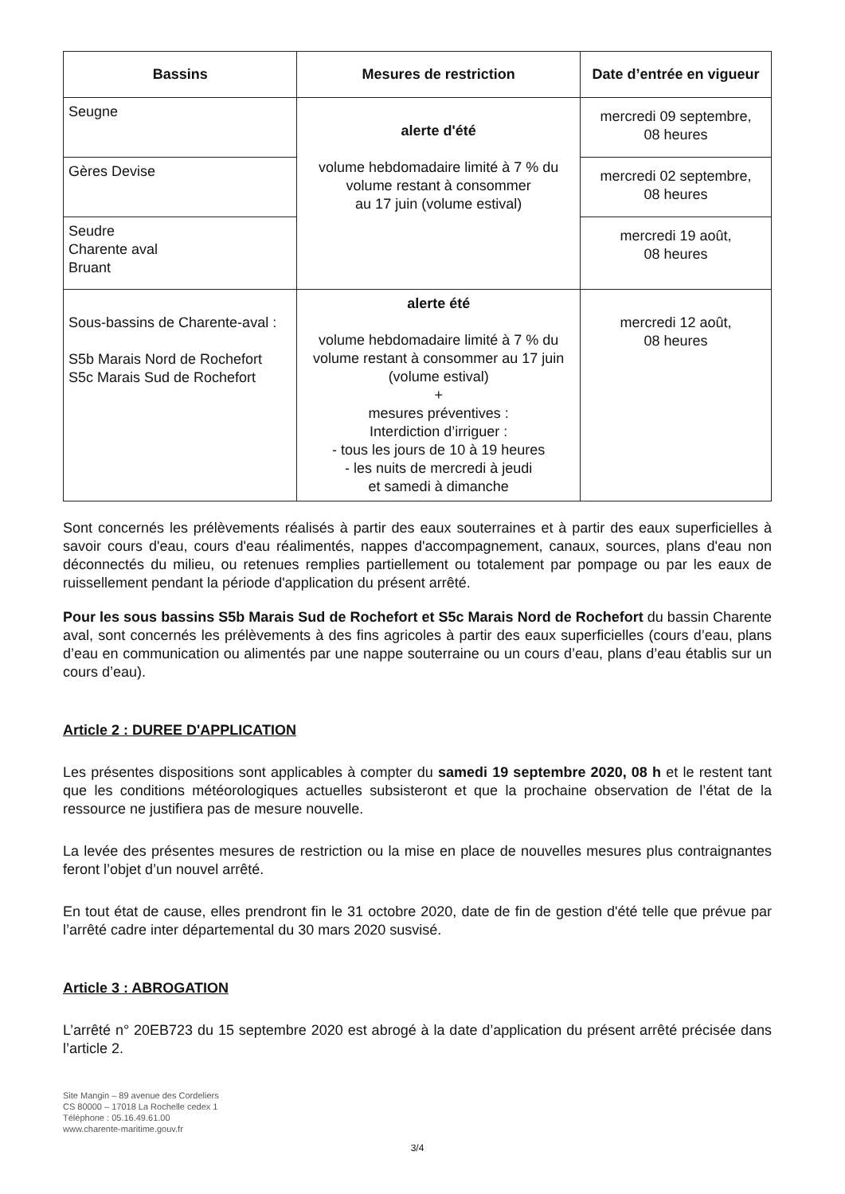| Bassins | Mesures de restriction | Date d’entrée en vigueur |
| --- | --- | --- |
| Seugne | alerte d'été volume hebdomadaire limité à 7 % du volume restant à consommer au 17 juin (volume estival) | mercredi 09 septembre, 08 heures |
| Gères Devise | | mercredi 02 septembre, 08 heures |
| Seudre Charente aval Bruant | | mercredi 19 août, 08 heures |
| Sous-bassins de Charente-aval : S5b Marais Nord de Rochefort S5c Marais Sud de Rochefort | alerte été volume hebdomadaire limité à 7 % du volume restant à consommer au 17 juin (volume estival) + mesures préventives : Interdiction d’irriguer : - tous les jours de 10 à 19 heures - les nuits de mercredi à jeudi et samedi à dimanche | mercredi 12 août, 08 heures |
Sont concernés les prélèvements réalisés à partir des eaux souterraines et à partir des eaux superficielles à savoir cours d'eau, cours d'eau réalimentés, nappes d'accompagnement, canaux, sources, plans d'eau non déconnectés du milieu, ou retenues remplies partiellement ou totalement par pompage ou par les eaux de ruissellement pendant la période d'application du présent arrêté.
Pour les sous bassins S5b Marais Sud de Rochefort et S5c Marais Nord de Rochefort du bassin Charente aval, sont concernés les prélèvements à des fins agricoles à partir des eaux superficielles (cours d’eau, plans d’eau en communication ou alimentés par une nappe souterraine ou un cours d’eau, plans d’eau établis sur un cours d’eau).
Article 2 : DUREE D'APPLICATION
Les présentes dispositions sont applicables à compter du samedi 19 septembre 2020, 08 h et le restent tant que les conditions météorologiques actuelles subsisteront et que la prochaine observation de l’état de la ressource ne justifiera pas de mesure nouvelle.
La levée des présentes mesures de restriction ou la mise en place de nouvelles mesures plus contraignantes feront l’objet d’un nouvel arrêté.
En tout état de cause, elles prendront fin le 31 octobre 2020, date de fin de gestion d'été telle que prévue par l’arrêté cadre inter départemental du 30 mars 2020 susvisé.
Article 3 : ABROGATION
L’arrêté n° 20EB723 du 15 septembre 2020 est abrogé à la date d’application du présent arrêté précisée dans l’article 2.
Site Mangin – 89 avenue des Cordeliers
CS 80000 – 17018 La Rochelle cedex 1
Téléphone : 05.16.49.61.00
www.charente-maritime.gouv.fr
3/4